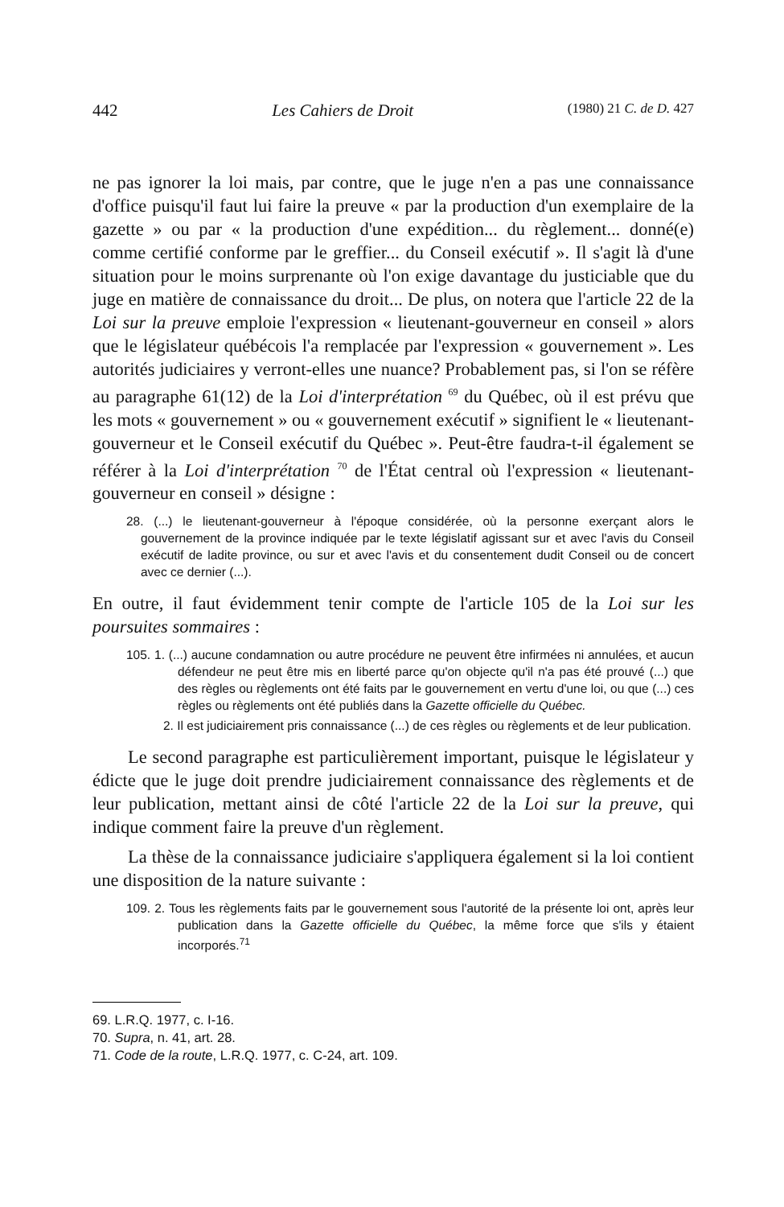442 Les Cahiers de Droit (1980) 21 C. de D. 427
ne pas ignorer la loi mais, par contre, que le juge n'en a pas une connaissance d'office puisqu'il faut lui faire la preuve « par la production d'un exemplaire de la gazette » ou par « la production d'une expédition... du règlement... donné(e) comme certifié conforme par le greffier... du Conseil exécutif ». Il s'agit là d'une situation pour le moins surprenante où l'on exige davantage du justiciable que du juge en matière de connaissance du droit... De plus, on notera que l'article 22 de la Loi sur la preuve emploie l'expression « lieutenant-gouverneur en conseil » alors que le législateur québécois l'a remplacée par l'expression « gouvernement ». Les autorités judiciaires y verront-elles une nuance? Probablement pas, si l'on se réfère au paragraphe 61(12) de la Loi d'interprétation <sup>69</sup> du Québec, où il est prévu que les mots « gouvernement » ou « gouvernement exécutif » signifient le « lieutenant-gouverneur et le Conseil exécutif du Québec ». Peut-être faudra-t-il également se référer à la Loi d'interprétation <sup>70</sup> de l'État central où l'expression « lieutenant-gouverneur en conseil » désigne :
28. (...) le lieutenant-gouverneur à l'époque considérée, où la personne exerçant alors le gouvernement de la province indiquée par le texte législatif agissant sur et avec l'avis du Conseil exécutif de ladite province, ou sur et avec l'avis et du consentement dudit Conseil ou de concert avec ce dernier (...).
En outre, il faut évidemment tenir compte de l'article 105 de la Loi sur les poursuites sommaires :
105. 1. (...) aucune condamnation ou autre procédure ne peuvent être infirmées ni annulées, et aucun défendeur ne peut être mis en liberté parce qu'on objecte qu'il n'a pas été prouvé (...) que des règles ou règlements ont été faits par le gouvernement en vertu d'une loi, ou que (...) ces règles ou règlements ont été publiés dans la Gazette officielle du Québec.
2. Il est judiciairement pris connaissance (...) de ces règles ou règlements et de leur publication.
Le second paragraphe est particulièrement important, puisque le législateur y édicte que le juge doit prendre judiciairement connaissance des règlements et de leur publication, mettant ainsi de côté l'article 22 de la Loi sur la preuve, qui indique comment faire la preuve d'un règlement.
La thèse de la connaissance judiciaire s'appliquera également si la loi contient une disposition de la nature suivante :
109. 2. Tous les règlements faits par le gouvernement sous l'autorité de la présente loi ont, après leur publication dans la Gazette officielle du Québec, la même force que s'ils y étaient incorporés.<sup>71</sup>
69. L.R.Q. 1977, c. I-16.
70. Supra, n. 41, art. 28.
71. Code de la route, L.R.Q. 1977, c. C-24, art. 109.